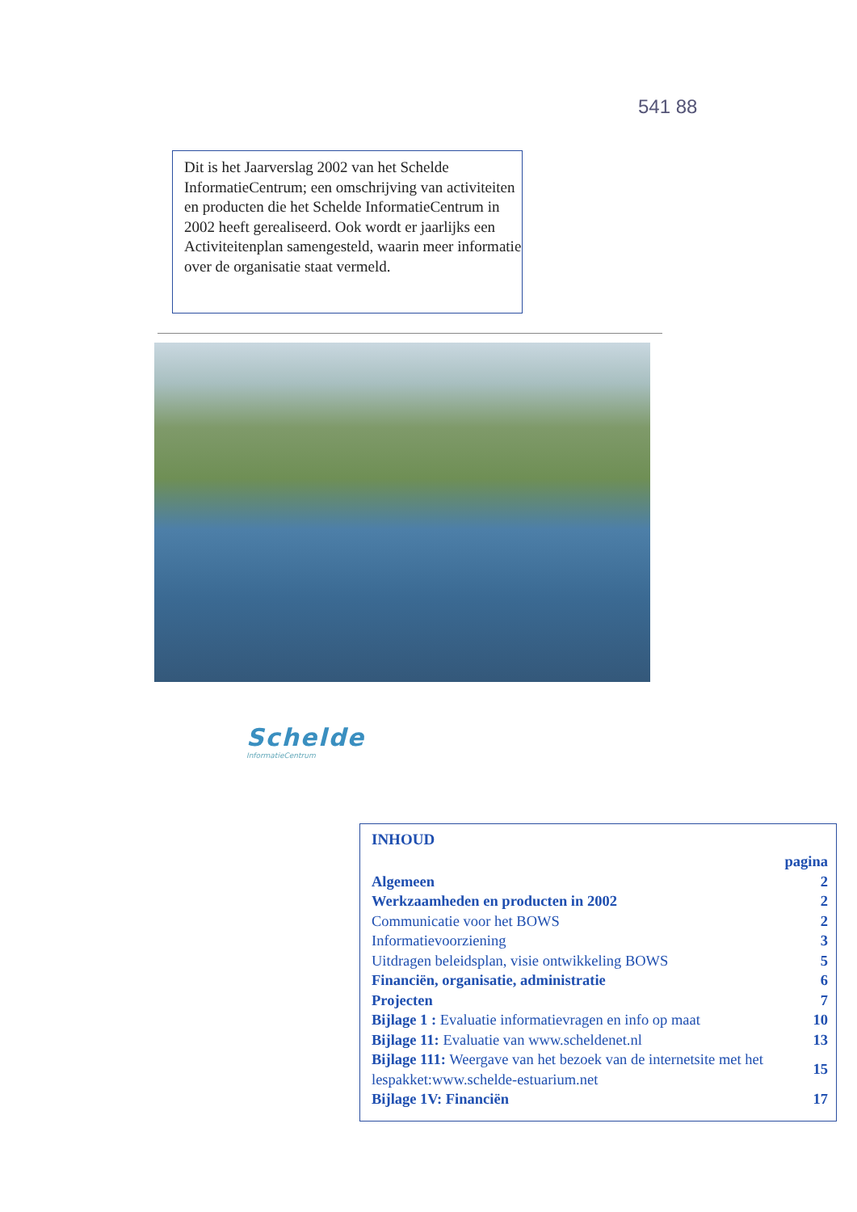541 88
Dit is het Jaarverslag 2002 van het Schelde InformatieCentrum; een omschrijving van activiteiten en producten die het Schelde InformatieCentrum in 2002 heeft gerealiseerd. Ook wordt er jaarlijks een Activiteitenplan samengesteld, waarin meer informatie over de organisatie staat vermeld.
Schelde
InformatieCentrum
INHOUD
| | pagina |
| Algemeen | 2 |
| Werkzaamheden en producten in 2002 | 2 |
| Communicatie voor het BOWS | 2 |
| Informatievoorziening | 3 |
| Uitdragen beleidsplan, visie ontwikkeling BOWS | 5 |
| Financiën, organisatie, administratie | 6 |
| Projecten | 7 |
| Bijlage 1 : Evaluatie informatievragen en info op maat | 10 |
| Bijlage 11: Evaluatie van www.scheldenet.nl | 13 |
| Bijlage 111: Weergave van het bezoek van de internetsite met het lespakket:www.schelde-estuarium.net | 15 |
| Bijlage 1V: Financiën | 17 |